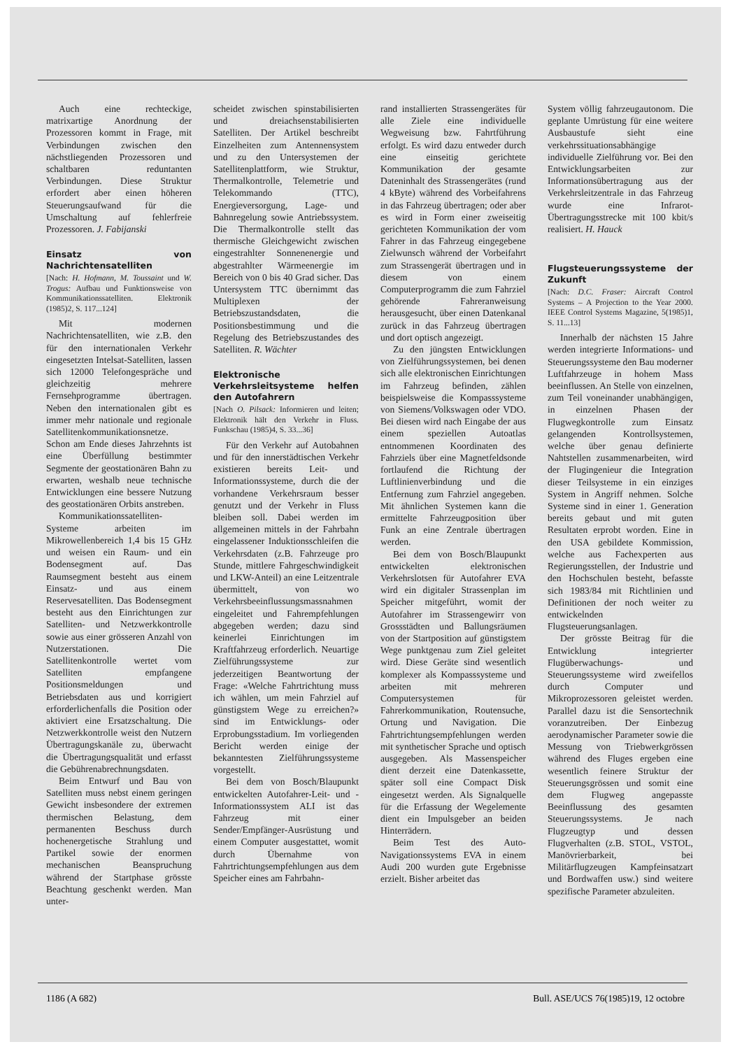Auch eine rechteckige, matrixartige Anordnung der Prozessoren kommt in Frage, mit Verbindungen zwischen den nächstliegenden Prozessoren und schaltbaren reduntanten Verbindungen. Diese Struktur erfordert aber einen höheren Steuerungsaufwand für die Umschaltung auf fehlerfreie Prozessoren. J. Fabijanski
Einsatz von Nachrichtensatelliten
[Nach: H. Hofmann, M. Toussaint und W. Trogus: Aufbau und Funktionsweise von Kommunikationssatelliten. Elektronik (1985)2, S. 117...124]
Mit modernen Nachrichtensatelliten, wie z.B. den für den internationalen Verkehr eingesetzten Intelsat-Satelliten, lassen sich 12000 Telefongespräche und gleichzeitig mehrere Fernsehprogramme übertragen. Neben den internationalen gibt es immer mehr nationale und regionale Satellitenkommunikationsnetze. Schon am Ende dieses Jahrzehnts ist eine Überfüllung bestimmter Segmente der geostationären Bahn zu erwarten, weshalb neue technische Entwicklungen eine bessere Nutzung des geostationären Orbits anstreben.
Kommunikationssatelliten-Systeme arbeiten im Mikrowellenbereich 1,4 bis 15 GHz und weisen ein Raum- und ein Bodensegment auf. Das Raumsegment besteht aus einem Einsatz- und aus einem Reservesatelliten. Das Bodensegment besteht aus den Einrichtungen zur Satelliten- und Netzwerkkontrolle sowie aus einer grösseren Anzahl von Nutzerstationen. Die Satellitenkontrolle wertet vom Satelliten empfangene Positionsmeldungen und Betriebsdaten aus und korrigiert erforderlichenfalls die Position oder aktiviert eine Ersatzschaltung. Die Netzwerkkontrolle weist den Nutzern Übertragungskanäle zu, überwacht die Übertragungsqualität und erfasst die Gebührenabrechnungsdaten.
Beim Entwurf und Bau von Satelliten muss nebst einem geringen Gewicht insbesondere der extremen thermischen Belastung, dem permanenten Beschuss durch hochenergetische Strahlung und Partikel sowie der enormen mechanischen Beanspruchung während der Startphase grösste Beachtung geschenkt werden. Man unter-
scheidet zwischen spinstabilisierten und dreiachsenstabilisierten Satelliten. Der Artikel beschreibt Einzelheiten zum Antennensystem und zu den Untersystemen der Satellitenplattform, wie Struktur, Thermalkontrolle, Telemetrie und Telekommando (TTC), Energieversorgung, Lage- und Bahnregelung sowie Antriebssystem. Die Thermalkontrolle stellt das thermische Gleichgewicht zwischen eingestrahlter Sonnenenergie und abgestrahlter Wärmeenergie im Bereich von 0 bis 40 Grad sicher. Das Untersystem TTC übernimmt das Multiplexen der Betriebszustandsdaten, die Positionsbestimmung und die Regelung des Betriebszustandes des Satelliten. R. Wächter
Elektronische Verkehrsleitsysteme helfen den Autofahrern
[Nach O. Pilsack: Informieren und leiten; Elektronik hält den Verkehr in Fluss. Funkschau (1985)4, S. 33...36]
Für den Verkehr auf Autobahnen und für den innerstädtischen Verkehr existieren bereits Leit- und Informationssysteme, durch die der vorhandene Verkehrsraum besser genutzt und der Verkehr in Fluss bleiben soll. Dabei werden im allgemeinen mittels in der Fahrbahn eingelassener Induktionsschleifen die Verkehrsdaten (z.B. Fahrzeuge pro Stunde, mittlere Fahrgeschwindigkeit und LKW-Anteil) an eine Leitzentrale übermittelt, von wo Verkehrsbeeinflussungsmassnahmen eingeleitet und Fahrempfehlungen abgegeben werden; dazu sind keinerlei Einrichtungen im Kraftfahrzeug erforderlich. Neuartige Zielführungssysteme zur jederzeitigen Beantwortung der Frage: «Welche Fahrtrichtung muss ich wählen, um mein Fahrziel auf günstigstem Wege zu erreichen?» sind im Entwicklungs- oder Erprobungsstadium. Im vorliegenden Bericht werden einige der bekanntesten Zielführungssysteme vorgestellt.
Bei dem von Bosch/Blaupunkt entwickelten Autofahrer-Leit- und -Informationssystem ALI ist das Fahrzeug mit einer Sender/Empfänger-Ausrüstung und einem Computer ausgestattet, womit durch Übernahme von Fahrtrichtungsempfehlungen aus dem Speicher eines am Fahrbahn-
rand installierten Strassengerätes für alle Ziele eine individuelle Wegweisung bzw. Fahrtführung erfolgt. Es wird dazu entweder durch eine einseitig gerichtete Kommunikation der gesamte Dateninhalt des Strassengerätes (rund 4 kByte) während des Vorbeifahrens in das Fahrzeug übertragen; oder aber es wird in Form einer zweiseitig gerichteten Kommunikation der vom Fahrer in das Fahrzeug eingegebene Zielwunsch während der Vorbeifahrt zum Strassengerät übertragen und in diesem von einem Computerprogramm die zum Fahrziel gehörende Fahreranweisung herausgesucht, über einen Datenkanal zurück in das Fahrzeug übertragen und dort optisch angezeigt.
Zu den jüngsten Entwicklungen von Zielführungssystemen, bei denen sich alle elektronischen Einrichtungen im Fahrzeug befinden, zählen beispielsweise die Kompasssysteme von Siemens/Volkswagen oder VDO. Bei diesen wird nach Eingabe der aus einem speziellen Autoatlas entnommenen Koordinaten des Fahrziels über eine Magnetfeldsonde fortlaufend die Richtung der Luftlinienverbindung und die Entfernung zum Fahrziel angegeben. Mit ähnlichen Systemen kann die ermittelte Fahrzeugposition über Funk an eine Zentrale übertragen werden.
Bei dem von Bosch/Blaupunkt entwickelten elektronischen Verkehrslotsen für Autofahrer EVA wird ein digitaler Strassenplan im Speicher mitgeführt, womit der Autofahrer im Strassengewirr von Grossstädten und Ballungsräumen von der Startposition auf günstigstem Wege punktgenau zum Ziel geleitet wird. Diese Geräte sind wesentlich komplexer als Kompasssysteme und arbeiten mit mehreren Computersystemen für Fahrerkommunikation, Routensuche, Ortung und Navigation. Die Fahrtrichtungsempfehlungen werden mit synthetischer Sprache und optisch ausgegeben. Als Massenspeicher dient derzeit eine Datenkassette, später soll eine Compact Disk eingesetzt werden. Als Signalquelle für die Erfassung der Wegelemente dient ein Impulsgeber an beiden Hinterrädern.
Beim Test des Auto-Navigationssystems EVA in einem Audi 200 wurden gute Ergebnisse erzielt. Bisher arbeitet das
System völlig fahrzeugautonom. Die geplante Umrüstung für eine weitere Ausbaustufe sieht eine verkehrssituationsabhängige individuelle Zielführung vor. Bei den Entwicklungsarbeiten zur Informationsübertragung aus der Verkehrsleitzentrale in das Fahrzeug wurde eine Infrarot-Übertragungsstrecke mit 100 kbit/s realisiert. H. Hauck
Flugsteuerungssysteme der Zukunft
[Nach: D.C. Fraser: Aircraft Control Systems – A Projection to the Year 2000. IEEE Control Systems Magazine, 5(1985)1, S. 11...13]
Innerhalb der nächsten 15 Jahre werden integrierte Informations- und Steuerungssysteme den Bau moderner Luftfahrzeuge in hohem Mass beeinflussen. An Stelle von einzelnen, zum Teil voneinander unabhängigen, in einzelnen Phasen der Flugwegkontrolle zum Einsatz gelangenden Kontrollsystemen, welche über genau definierte Nahtstellen zusammenarbeiten, wird der Flugingenieur die Integration dieser Teilsysteme in ein einziges System in Angriff nehmen. Solche Systeme sind in einer 1. Generation bereits gebaut und mit guten Resultaten erprobt worden. Eine in den USA gebildete Kommission, welche aus Fachexperten aus Regierungsstellen, der Industrie und den Hochschulen besteht, befasste sich 1983/84 mit Richtlinien und Definitionen der noch weiter zu entwickelnden Flugsteuerungsanlagen.
Der grösste Beitrag für die Entwicklung integrierter Flugüberwachungs- und Steuerungssysteme wird zweifellos durch Computer und Mikroprozessoren geleistet werden. Parallel dazu ist die Sensortechnik voranzutreiben. Der Einbezug aerodynamischer Parameter sowie die Messung von Triebwerkgrössen während des Fluges ergeben eine wesentlich feinere Struktur der Steuerungsgrössen und somit eine dem Flugweg angepasste Beeinflussung des gesamten Steuerungssystems. Je nach Flugzeugtyp und dessen Flugverhalten (z.B. STOL, VSTOL, Manövrierbarkeit, bei Militärflugzeugen Kampfeinsatzart und Bordwaffen usw.) sind weitere spezifische Parameter abzuleiten.
1186 (A 682) Bull. ASE/UCS 76(1985)19, 12 octobre